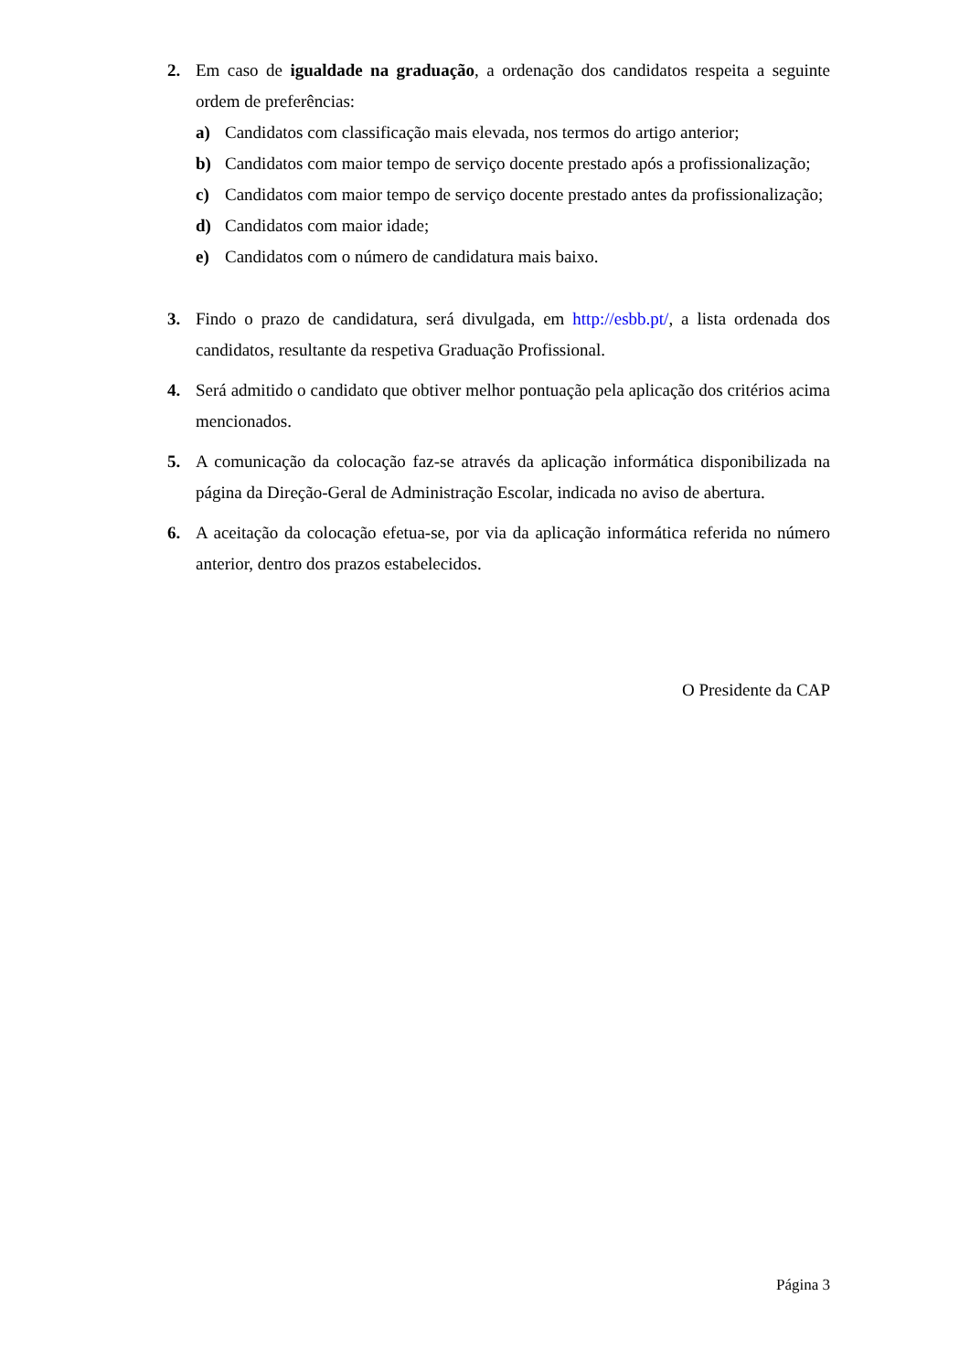2. Em caso de igualdade na graduação, a ordenação dos candidatos respeita a seguinte ordem de preferências:
a) Candidatos com classificação mais elevada, nos termos do artigo anterior;
b) Candidatos com maior tempo de serviço docente prestado após a profissionalização;
c) Candidatos com maior tempo de serviço docente prestado antes da profissionalização;
d) Candidatos com maior idade;
e) Candidatos com o número de candidatura mais baixo.
3. Findo o prazo de candidatura, será divulgada, em http://esbb.pt/, a lista ordenada dos candidatos, resultante da respetiva Graduação Profissional.
4. Será admitido o candidato que obtiver melhor pontuação pela aplicação dos critérios acima mencionados.
5. A comunicação da colocação faz-se através da aplicação informática disponibilizada na página da Direção-Geral de Administração Escolar, indicada no aviso de abertura.
6. A aceitação da colocação efetua-se, por via da aplicação informática referida no número anterior, dentro dos prazos estabelecidos.
O Presidente da CAP
Página 3